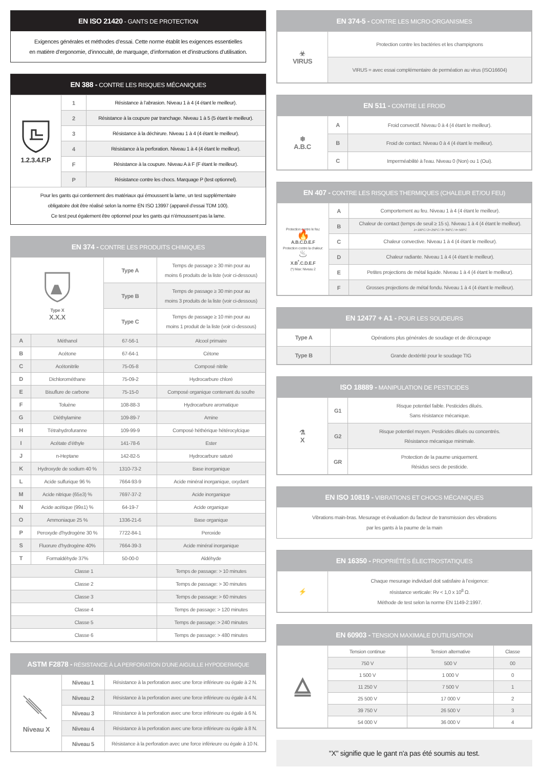EN ISO 21420 - GANTS DE PROTECTION
Exigences générales et méthodes d’essai. Cette norme établit les exigences essentielles
en matière d’ergonomie, d’innocuité, de marquage, d’information et d’instructions d’utilisation.
EN 388 - CONTRE LES RISQUES MÉCANIQUES
| 1.2.3.4.F.P | 1 | Résistance à l’abrasion. Niveau 1 à 4 (4 étant le meilleur). |
| | 2 | Résistance à la coupure par tranchage. Niveau 1 à 5 (5 étant le meilleur). |
| | 3 | Résistance à la déchirure. Niveau 1 à 4 (4 étant le meilleur). |
| | 4 | Résistance à la perforation. Niveau 1 à 4 (4 étant le meilleur). |
| | F | Résistance à la coupure. Niveau A à F (F étant le meilleur). |
| | P | Résistance contre les chocs. Marquage P (test optionnel). |
Pour les gants qui contiennent des matériaux qui émoussent la lame, un test supplémentaire
obligatoire doit être réalisé selon la norme EN ISO 13997 (appareil d’essai TDM 100).
Ce test peut également être optionnel pour les gants qui n’émoussent pas la lame.
EN 374 - CONTRE LES PRODUITS CHIMIQUES
| Type X X.X.X | | Type A | Temps de passage ≥ 30 min pour au moins 6 produits de la liste (voir ci-dessous) |
| | | Type B | Temps de passage ≥ 30 min pour au moins 3 produits de la liste (voir ci-dessous) |
| | | Type C | Temps de passage ≥ 10 min pour au moins 1 produit de la liste (voir ci-dessous) |
| A | Méthanol | 67-56-1 | Alcool primaire |
| B | Acétone | 67-64-1 | Cétone |
| C | Acétonitrile | 75-05-8 | Composé nitrile |
| D | Dichlorométhane | 75-09-2 | Hydrocarbure chloré |
| E | Bisuflure de carbone | 75-15-0 | Composé organique contenant du soufre |
| F | Toluène | 108-88-3 | Hydrocarbure aromatique |
| G | Diéthylamine | 109-89-7 | Amine |
| H | Tétrahydrofuranne | 109-99-9 | Composé héthérique hétérocylcique |
| I | Acétate d’éthyle | 141-78-6 | Ester |
| J | n-Heptane | 142-82-5 | Hydrocarbure saturé |
| K | Hydroxyde de sodium 40 % | 1310-73-2 | Base inorganique |
| L | Acide sulfurique 96 % | 7664-93-9 | Acide minéral inorganique, oxydant |
| M | Acide nitrique (65±3) % | 7697-37-2 | Acide inorganique |
| N | Acide acétique (99±1) % | 64-19-7 | Acide organique |
| O | Ammoniaque 25 % | 1336-21-6 | Base organique |
| P | Peroxyde d'hydrogène 30 % | 7722-84-1 | Peroxide |
| S | Fluorure d'hydrogène 40% | 7664-39-3 | Acide minéral inorganique |
| T | Formaldéhyde 37% | 50-00-0 | Aldéhyde |
| Classe 1 | | | Temps de passage: > 10 minutes |
| Classe 2 | | | Temps de passage: > 30 minutes |
| Classe 3 | | | Temps de passage: > 60 minutes |
| Classe 4 | | | Temps de passage: > 120 minutes |
| Classe 5 | | | Temps de passage: > 240 minutes |
| Classe 6 | | | Temps de passage: > 480 minutes |
ASTM F2878 - RÉSISTANCE À LA PERFORATION D'UNE AIGUILLE HYPODERMIQUE
| Niveau X | Niveau 1 | Résistance à la perforation avec une force inférieure ou égale à 2 N. |
| | Niveau 2 | Résistance à la perforation avec une force inférieure ou égale à 4 N. |
| | Niveau 3 | Résistance à la perforation avec une force inférieure ou égale à 6 N. |
| | Niveau 4 | Résistance à la perforation avec une force inférieure ou égale à 8 N. |
| | Niveau 5 | Résistance à la perforation avec une force inférieure ou égale à 10 N. |
EN 374-5 - CONTRE LES MICRO-ORGANISMES
| ☣ VIRUS | Protection contre les bactéries et les champignons |
| | VIRUS = avec essai complémentaire de perméation au virus (ISO16604) |
EN 511 - CONTRE LE FROID
| ❄ A.B.C | A | Froid convectif. Niveau 0 à 4 (4 étant le meilleur). |
| | B | Froid de contact. Niveau 0 à 4 (4 étant le meilleur). |
| | C | Imperméabilité à l'eau. Niveau 0 (Non) ou 1 (Oui). |
EN 407 - CONTRE LES RISQUES THERMIQUES (CHALEUR ET/OU FEU)
| Protection contre le feu: 🔥 A.B.C.D.E.F Protection contre la chaleur: ♨ X.B<sup>*</sup>.C.D.E.F (*) Max: Niveau 2 | A | Comportement au feu. Niveau 1 à 4 (4 étant le meilleur). |
| | B | Chaleur de contact (temps de seuil ≥ 15 s). Niveau 1 à 4 (4 étant le meilleur). 1= 100°C / 2= 250°C / 3= 350°C / 4= 500°C |
| | C | Chaleur convective. Niveau 1 à 4 (4 étant le meilleur). |
| | D | Chaleur radiante. Niveau 1 à 4 (4 étant le meilleur). |
| | E | Petites projections de métal liquide. Niveau 1 à 4 (4 étant le meilleur). |
| | F | Grosses projections de métal fondu. Niveau 1 à 4 (4 étant le meilleur). |
EN 12477 + A1 - POUR LES SOUDEURS
| Type A | Opérations plus générales de soudage et de découpage |
| Type B | Grande dextérité pour le soudage TIG |
ISO 18889 - MANIPULATION DE PESTICIDES
| ⚗ X | G1 | Risque potentiel faible. Pesticides dilués. Sans résistance mécanique. |
| | G2 | Risque potentiel moyen. Pesticides dilués ou concentrés. Résistance mécanique minimale. |
| | GR | Protection de la paume uniquement. Résidus secs de pesticide. |
EN ISO 10819 - VIBRATIONS ET CHOCS MÉCANIQUES
Vibrations main-bras. Mesurage et évaluation du facteur de transmission des vibrations
par les gants à la paume de la main
EN 16350 - PROPRIÉTÉS ÉLECTROSTATIQUES
| ⚡ | Chaque mesurage individuel doit satisfaire à l’exigence: résistance verticale: Rv < 1,0 x 10<sup>8</sup> Ω. Méthode de test selon la norme EN 1149-2:1997. |
EN 60903 - TENSION MAXIMALE D'UTILISATION
| ⧋ | Tension continue | Tension alternative | Classe |
| | 750 V | 500 V | 00 |
| | 1 500 V | 1 000 V | 0 |
| | 11 250 V | 7 500 V | 1 |
| | 25 500 V | 17 000 V | 2 |
| | 39 750 V | 26 500 V | 3 |
| | 54 000 V | 36 000 V | 4 |
"X" signifie que le gant n'a pas été soumis au test.